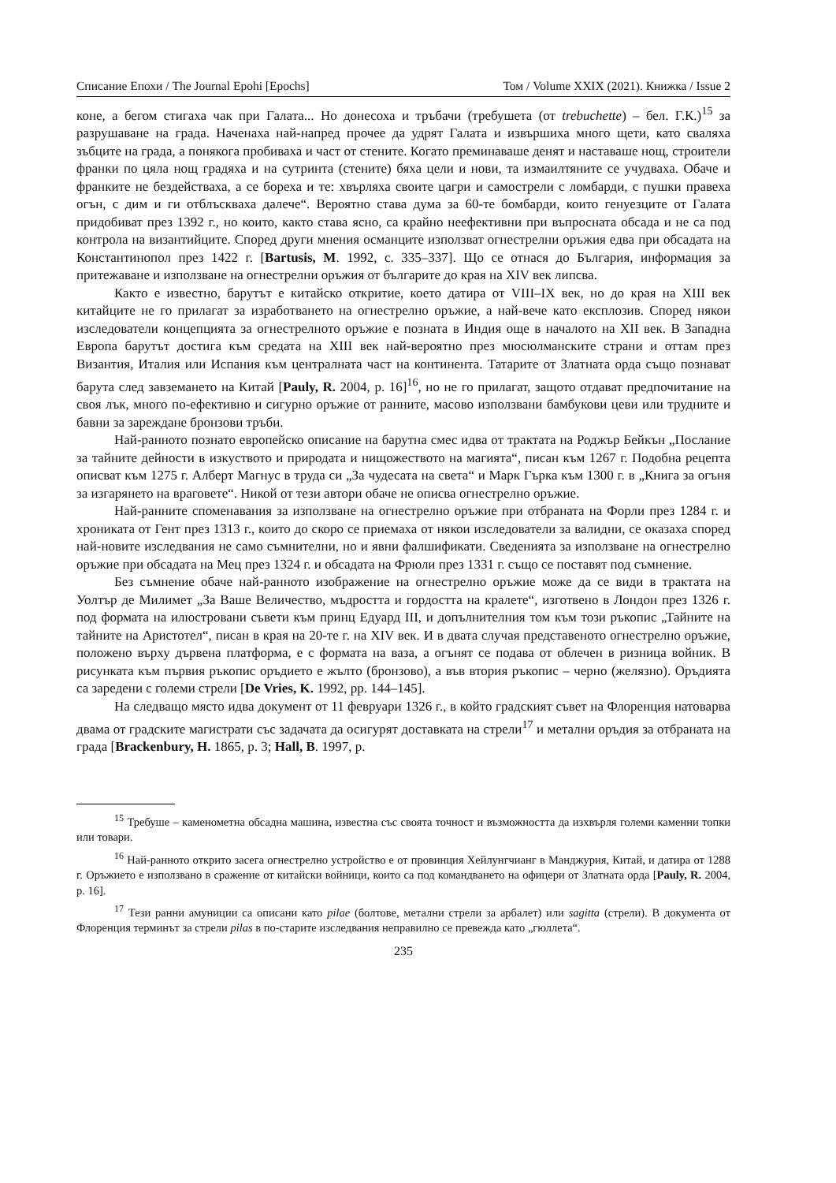Списание Епохи / The Journal Epohi [Epochs] Том / Volume XXIX (2021). Книжка / Issue 2
коне, а бегом стигаха чак при Галата... Но донесоха и тръбачи (требушета (от trebuchette) – бел. Г.К.)<sup>15</sup> за разрушаване на града. Наченаха най-напред прочее да удрят Галата и извършиха много щети, като сваляха зъбците на града, а понякога пробиваха и част от стените. Когато преминаваше денят и наставаше нощ, строители франки по цяла нощ градяха и на сутринта (стените) бяха цели и нови, та измаилтяните се учудваха. Обаче и франките не бездействаха, а се бореха и те: хвърляха своите цагри и самострели с ломбарди, с пушки правеха огън, с дим и ги отблъскваха далече“. Вероятно става дума за 60-те бомбарди, които генуезците от Галата придобиват през 1392 г., но които, както става ясно, са крайно неефективни при въпросната обсада и не са под контрола на византийците. Според други мнения османците използват огнестрелни оръжия едва при обсадата на Константинопол през 1422 г. [Bartusis, M. 1992, с. 335–337]. Що се отнася до България, информация за притежаване и използване на огнестрелни оръжия от българите до края на XIV век липсва.
Както е известно, барутът е китайско откритие, което датира от VIII–IX век, но до края на XIII век китайците не го прилагат за изработването на огнестрелно оръжие, а най-вече като експлозив. Според някои изследователи концепцията за огнестрелното оръжие е позната в Индия още в началото на XII век. В Западна Европа барутът достига към средата на XIII век най-вероятно през мюсюлманските страни и оттам през Византия, Италия или Испания към централната част на континента. Татарите от Златната орда също познават барута след завземането на Китай [Pauly, R. 2004, p. 16]<sup>16</sup>, но не го прилагат, защото отдават предпочитание на своя лък, много по-ефективно и сигурно оръжие от ранните, масово използвани бамбукови цеви или трудните и бавни за зареждане бронзови тръби.
Най-ранното познато европейско описание на барутна смес идва от трактата на Роджър Бейкън „Послание за тайните дейности в изкуството и природата и нищожеството на магията“, писан към 1267 г. Подобна рецепта описват към 1275 г. Алберт Магнус в труда си „За чудесата на света“ и Марк Гърка към 1300 г. в „Книга за огъня за изгарянето на враговете“. Никой от тези автори обаче не описва огнестрелно оръжие.
Най-ранните споменавания за използване на огнестрелно оръжие при отбраната на Форли през 1284 г. и хрониката от Гент през 1313 г., които до скоро се приемаха от някои изследователи за валидни, се оказаха според най-новите изследвания не само съмнителни, но и явни фалшификати. Сведенията за използване на огнестрелно оръжие при обсадата на Мец през 1324 г. и обсадата на Фрюли през 1331 г. също се поставят под съмнение.
Без съмнение обаче най-ранното изображение на огнестрелно оръжие може да се види в трактата на Уолтър де Милимет „За Ваше Величество, мъдростта и гордостта на кралете“, изготвено в Лондон през 1326 г. под формата на илюстровани съвети към принц Едуард III, и допълнителния том към този ръкопис „Тайните на тайните на Аристотел“, писан в края на 20-те г. на XIV век. И в двата случая представеното огнестрелно оръжие, положено върху дървена платформа, е с формата на ваза, а огънят се подава от облечен в ризница войник. В рисунката към първия ръкопис оръдието е жълто (бронзово), а във втория ръкопис – черно (желязно). Оръдията са заредени с големи стрели [De Vries, K. 1992, pp. 144–145].
На следващо място идва документ от 11 февруари 1326 г., в който градският съвет на Флоренция натоварва двама от градските магистрати със задачата да осигурят доставката на стрели<sup>17</sup> и метални оръдия за отбраната на града [Brackenbury, H. 1865, p. 3; Hall, B. 1997, p.
<sup>15</sup> Требуше – каменометна обсадна машина, известна със своята точност и възможността да изхвърля големи каменни топки или товари.
<sup>16</sup> Най-ранното открито засега огнестрелно устройство е от провинция Хейлунгчианг в Манджурия, Китай, и датира от 1288 г. Оръжието е използвано в сражение от китайски войници, които са под командването на офицери от Златната орда [Pauly, R. 2004, p. 16].
<sup>17</sup> Тези ранни амуниции са описани като pilae (болтове, метални стрели за арбалет) или sagitta (стрели). В документа от Флоренция терминът за стрели pilas в по-старите изследвания неправилно се превежда като „гюллета“.
235